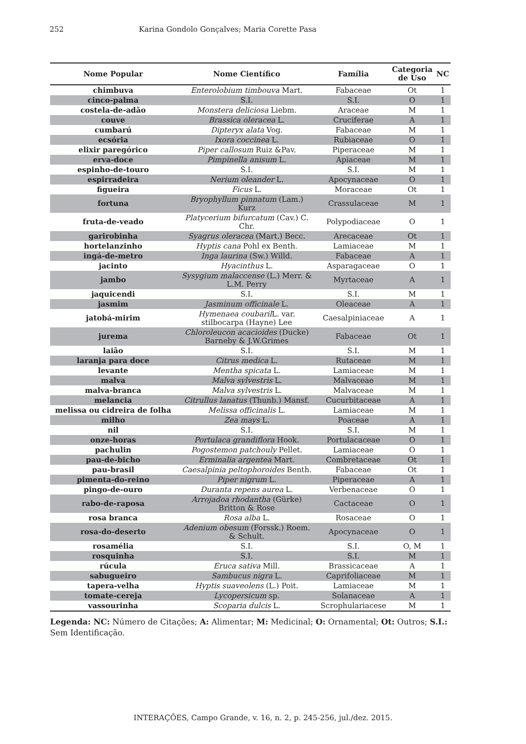252 Karina Gondolo Gonçalves; Maria Corette Pasa
| Nome Popular | Nome Científico | Família | Categoria de Uso | NC |
| --- | --- | --- | --- | --- |
| chimbuva | Enterolobium timbouva Mart. | Fabaceae | Ot | 1 |
| cinco-palma | S.I. | S.I. | O | 1 |
| costela-de-adão | Monstera deliciosa Liebm. | Araceae | M | 1 |
| couve | Brassica oleracea L. | Cruciferae | A | 1 |
| cumbarú | Dipteryx alata Vog. | Fabaceae | M | 1 |
| ecsória | Ixora coccinea L. | Rubiaceae | O | 1 |
| elixir paregórico | Piper callosum Ruiz &Pav. | Piperaceae | M | 1 |
| erva-doce | Pimpinella anisum L. | Apiaceae | M | 1 |
| espinho-de-touro | S.I. | S.I. | M | 1 |
| espirradeira | Nerium oleander L. | Apocynaceae | O | 1 |
| figueira | Ficus L. | Moraceae | Ot | 1 |
| fortuna | Bryophyllum pinnatum (Lam.) Kurz | Crassulaceae | M | 1 |
| fruta-de-veado | Platycerium bifurcatum (Cav.) C. Chr. | Polypodiaceae | O | 1 |
| garirobinha | Syagrus oleracea (Mart.) Becc. | Arecaceae | Ot | 1 |
| hortelanzinho | Hyptis cana Pohl ex Benth. | Lamiaceae | M | 1 |
| ingá-de-metro | Inga laurina (Sw.) Willd. | Fabaceae | A | 1 |
| jacinto | Hyacinthus L. | Asparagaceae | O | 1 |
| jambo | Sysygium malaccense (L.) Merr. & L.M. Perry | Myrtaceae | A | 1 |
| jaquicendi | S.I. | S.I. | M | 1 |
| jasmim | Jasminum officinale L. | Oleaceae | A | 1 |
| jatobá-mirim | Hymenaea coubaril L. var. stilbocarpa (Hayne) Lee | Caesalpiniaceae | A | 1 |
| jurema | Chloroleucon acacioides (Ducke) Barneby & J.W.Grimes | Fabaceae | Ot | 1 |
| laião | S.I. | S.I. | M | 1 |
| laranja para doce | Citrus medica L. | Rutaceae | M | 1 |
| levante | Mentha spicata L. | Lamiaceae | M | 1 |
| malva | Malva sylvestris L. | Malvaceae | M | 1 |
| malva-branca | Malva sylvestris L. | Malvaceae | M | 1 |
| melancia | Citrullus lanatus (Thunb.) Mansf. | Cucurbitaceae | A | 1 |
| melissa ou cidreira de folha | Melissa officinalis L. | Lamiaceae | M | 1 |
| milho | Zea mays L. | Poaceae | A | 1 |
| nil | S.I. | S.I. | M | 1 |
| onze-horas | Portulaca grandiflora Hook. | Portulacaceae | O | 1 |
| pachulin | Pogostemon patchouly Pellet. | Lamiaceae | O | 1 |
| pau-de-bicho | Erminalia argentea Mart. | Combretaceae | Ot | 1 |
| pau-brasil | Caesalpinia peltophoroides Benth. | Fabaceae | Ot | 1 |
| pimenta-do-reino | Piper nigrum L. | Piperaceae | A | 1 |
| pingo-de-ouro | Duranta repens aurea L. | Verbenaceae | O | 1 |
| rabo-de-raposa | Arrojadoa rhodantha (Gürke) Britton & Rose | Cactaceae | O | 1 |
| rosa branca | Rosa alba L. | Rosaceae | O | 1 |
| rosa-do-deserto | Adenium obesum (Forssk.) Roem. & Schult. | Apocynaceae | O | 1 |
| rosamélia | S.I. | S.I. | O, M | 1 |
| rosquinha | S.I. | S.I. | M | 1 |
| rúcula | Eruca sativa Mill. | Brassicaceae | A | 1 |
| sabugueiro | Sambucus nigra L. | Caprifoliaceae | M | 1 |
| tapera-velha | Hyptis suaveolens (L.) Poit. | Lamiaceae | M | 1 |
| tomate-cereja | Lycopersicum sp. | Solanaceae | A | 1 |
| vassourinha | Scoparia dulcis L. | Scrophulariacese | M | 1 |
Legenda: NC: Número de Citações; A: Alimentar; M: Medicinal; O: Ornamental; Ot: Outros; S.I.: Sem Identificação.
INTERAÇÕES, Campo Grande, v. 16, n. 2, p. 245-256, jul./dez. 2015.